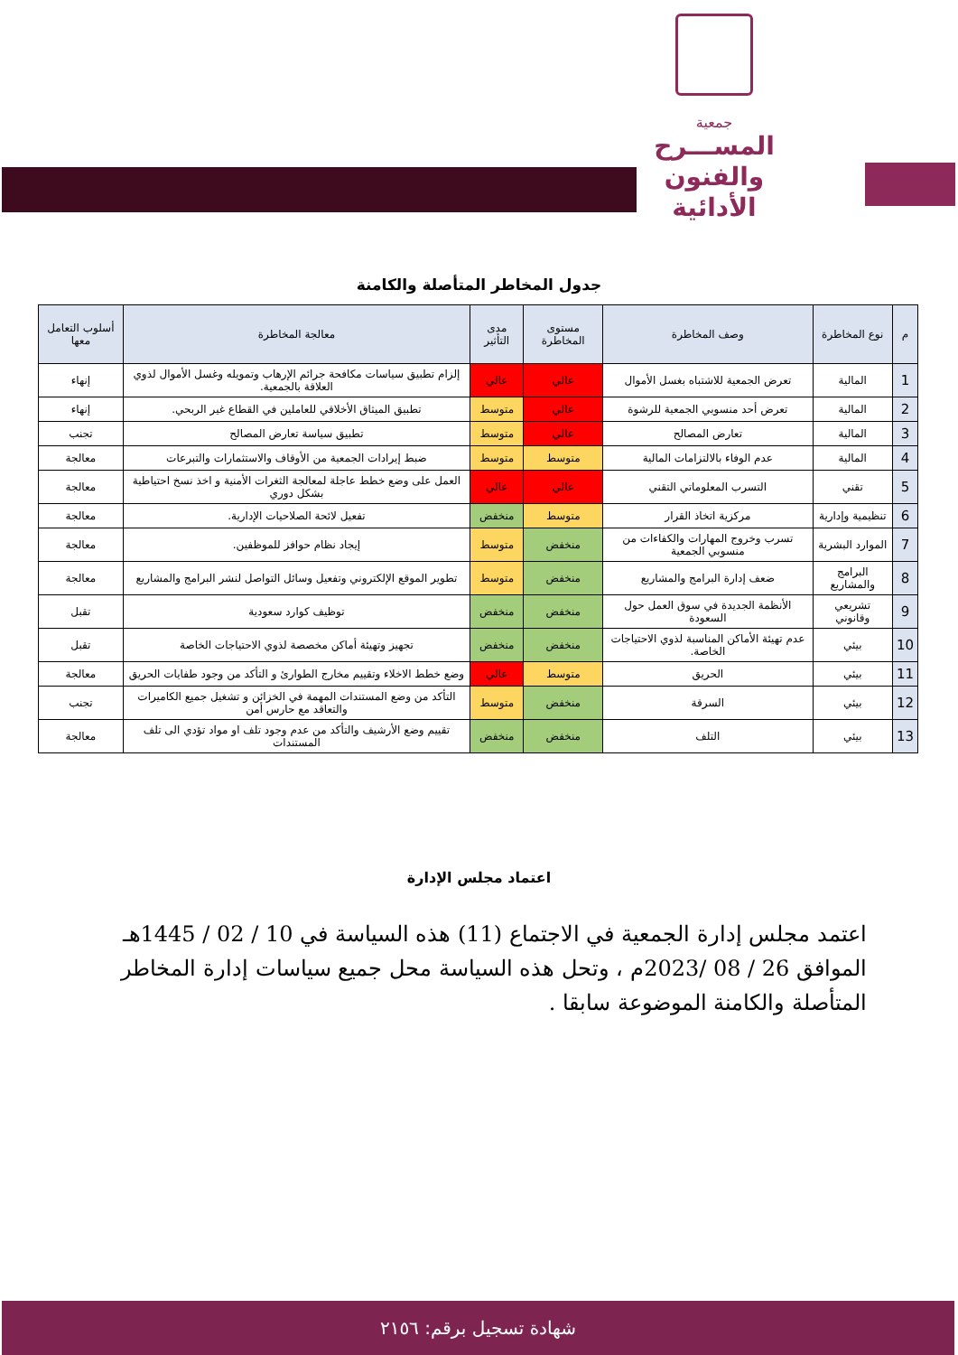جمعية
المســـرح
والفنون الأدائية
جدول المخاطر المتأصلة والكامنة
| م | نوع المخاطرة | وصف المخاطرة | مستوى المخاطرة | مدى التأثير | معالجة المخاطرة | أسلوب التعامل معها |
| --- | --- | --- | --- | --- | --- | --- |
| 1 | المالية | تعرض الجمعية للاشتباه بغسل الأموال | عالي | عالي | إلزام تطبيق سياسات مكافحة جرائم الإرهاب وتمويله وغسل الأموال لذوي العلاقة بالجمعية. | إنهاء |
| 2 | المالية | تعرض أحد منسوبي الجمعية للرشوة | عالي | متوسط | تطبيق الميثاق الأخلاقي للعاملين في القطاع غير الربحي. | إنهاء |
| 3 | المالية | تعارض المصالح | عالي | متوسط | تطبيق سياسة تعارض المصالح | تجنب |
| 4 | المالية | عدم الوفاء بالالتزامات المالية | متوسط | متوسط | ضبط إيرادات الجمعية من الأوقاف والاستثمارات والتبرعات | معالجة |
| 5 | تقني | التسرب المعلوماتي التقني | عالي | عالي | العمل على وضع خطط عاجلة لمعالجة الثغرات الأمنية و اخذ نسخ احتياطية بشكل دوري | معالجة |
| 6 | تنظيمية وإدارية | مركزية اتخاذ القرار | متوسط | منخفض | تفعيل لائحة الصلاحيات الإدارية. | معالجة |
| 7 | الموارد البشرية | تسرب وخروج المهارات والكفاءات من منسوبي الجمعية | منخفض | متوسط | إيجاد نظام حوافز للموظفين. | معالجة |
| 8 | البرامج والمشاريع | ضعف إدارة البرامج والمشاريع | منخفض | متوسط | تطوير الموقع الإلكتروني وتفعيل وسائل التواصل لنشر البرامج والمشاريع | معالجة |
| 9 | تشريعي وقانوني | الأنظمة الجديدة في سوق العمل حول السعودة | منخفض | منخفض | توظيف كوارد سعودية | تقبل |
| 10 | بيئي | عدم تهيئة الأماكن المناسبة لذوي الاحتياجات الخاصة. | منخفض | منخفض | تجهيز وتهيئة أماكن مخصصة لذوي الاحتياجات الخاصة | تقبل |
| 11 | بيئي | الحريق | متوسط | عالي | وضع خطط الاخلاء وتقييم مخارج الطوارئ و التأكد من وجود طفايات الحريق | معالجة |
| 12 | بيئي | السرقة | منخفض | متوسط | التأكد من وضع المستندات المهمة في الخزائن و تشغيل جميع الكاميرات والتعاقد مع حارس أمن | تجنب |
| 13 | بيئي | التلف | منخفض | منخفض | تقييم وضع الأرشيف والتأكد من عدم وجود تلف او مواد تؤدي الى تلف المستندات | معالجة |
اعتماد مجلس الإدارة
اعتمد مجلس إدارة الجمعية في الاجتماع (11) هذه السياسة في 10 / 02 / 1445هـ الموافق 26 / 08 /2023م ، وتحل هذه السياسة محل جميع سياسات إدارة المخاطر المتأصلة والكامنة الموضوعة سابقا .
شهادة تسجيل برقم: ٢١٥٦